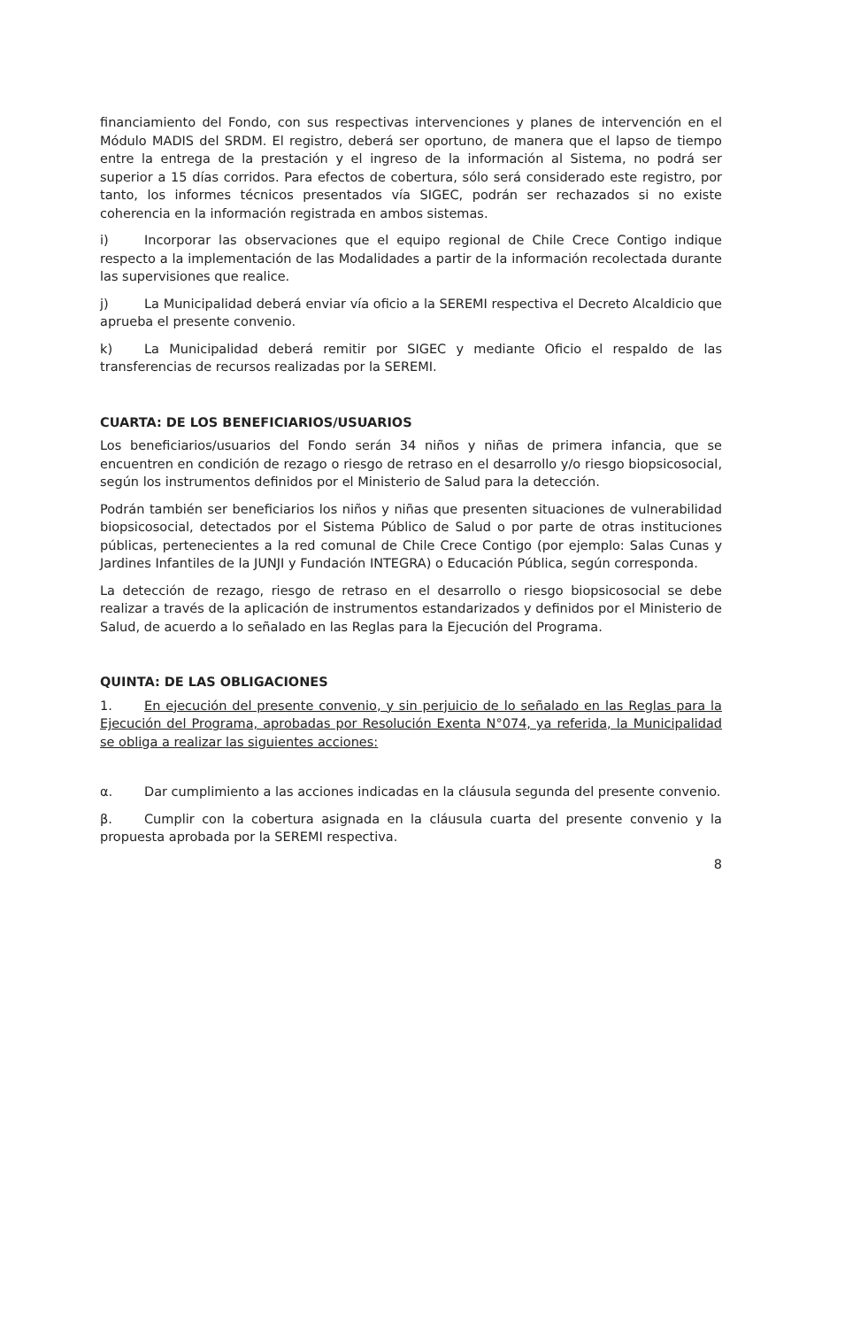financiamiento del Fondo, con sus respectivas intervenciones y planes de intervención en el Módulo MADIS del SRDM. El registro, deberá ser oportuno, de manera que el lapso de tiempo entre la entrega de la prestación y el ingreso de la información al Sistema, no podrá ser superior a 15 días corridos. Para efectos de cobertura, sólo será considerado este registro, por tanto, los informes técnicos presentados vía SIGEC, podrán ser rechazados si no existe coherencia en la información registrada en ambos sistemas.
i) Incorporar las observaciones que el equipo regional de Chile Crece Contigo indique respecto a la implementación de las Modalidades a partir de la información recolectada durante las supervisiones que realice.
j) La Municipalidad deberá enviar vía oficio a la SEREMI respectiva el Decreto Alcaldicio que aprueba el presente convenio.
k) La Municipalidad deberá remitir por SIGEC y mediante Oficio el respaldo de las transferencias de recursos realizadas por la SEREMI.
CUARTA: DE LOS BENEFICIARIOS/USUARIOS
Los beneficiarios/usuarios del Fondo serán 34 niños y niñas de primera infancia, que se encuentren en condición de rezago o riesgo de retraso en el desarrollo y/o riesgo biopsicosocial, según los instrumentos definidos por el Ministerio de Salud para la detección.
Podrán también ser beneficiarios los niños y niñas que presenten situaciones de vulnerabilidad biopsicosocial, detectados por el Sistema Público de Salud o por parte de otras instituciones públicas, pertenecientes a la red comunal de Chile Crece Contigo (por ejemplo: Salas Cunas y Jardines Infantiles de la JUNJI y Fundación INTEGRA) o Educación Pública, según corresponda.
La detección de rezago, riesgo de retraso en el desarrollo o riesgo biopsicosocial se debe realizar a través de la aplicación de instrumentos estandarizados y definidos por el Ministerio de Salud, de acuerdo a lo señalado en las Reglas para la Ejecución del Programa.
QUINTA: DE LAS OBLIGACIONES
1. En ejecución del presente convenio, y sin perjuicio de lo señalado en las Reglas para la Ejecución del Programa, aprobadas por Resolución Exenta N°074, ya referida, la Municipalidad se obliga a realizar las siguientes acciones:
α. Dar cumplimiento a las acciones indicadas en la cláusula segunda del presente convenio.
β. Cumplir con la cobertura asignada en la cláusula cuarta del presente convenio y la propuesta aprobada por la SEREMI respectiva.
8